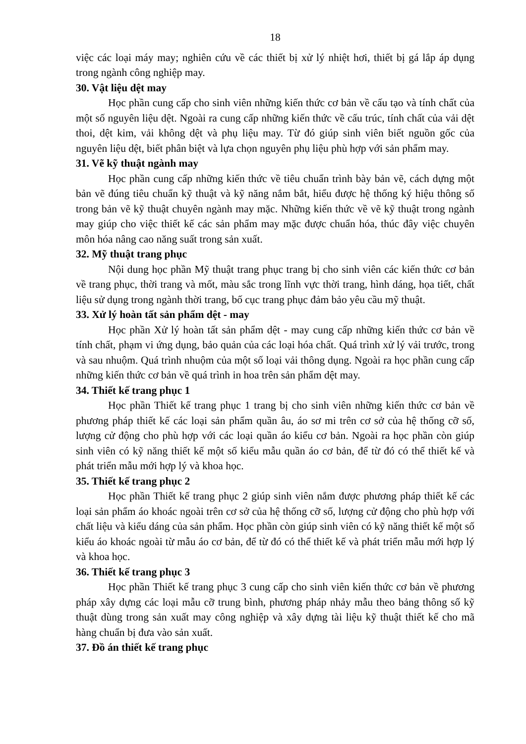18
việc các loại máy may; nghiên cứu về các thiết bị xử lý nhiệt hơi, thiết bị gá lắp áp dụng trong ngành công nghiệp may.
30. Vật liệu dệt may
Học phần cung cấp cho sinh viên những kiến thức cơ bản về cấu tạo và tính chất của một số nguyên liệu dệt. Ngoài ra cung cấp những kiến thức về cấu trúc, tính chất của vải dệt thoi, dệt kim, vải không dệt và phụ liệu may. Từ đó giúp sinh viên biết nguồn gốc của nguyên liệu dệt, biết phân biệt và lựa chọn nguyên phụ liệu phù hợp với sản phẩm may.
31. Vẽ kỹ thuật ngành may
Học phần cung cấp những kiến thức về tiêu chuẩn trình bày bản vẽ, cách dựng một bản vẽ đúng tiêu chuẩn kỹ thuật và kỹ năng nắm bắt, hiểu được hệ thống ký hiệu thông số trong bản vẽ kỹ thuật chuyên ngành may mặc. Những kiến thức về vẽ kỹ thuật trong ngành may giúp cho việc thiết kế các sản phẩm may mặc được chuẩn hóa, thúc đây việc chuyên môn hóa nâng cao năng suất trong sản xuất.
32. Mỹ thuật trang phục
Nội dung học phần Mỹ thuật trang phục trang bị cho sinh viên các kiến thức cơ bản về trang phục, thời trang và mốt, màu sắc trong lĩnh vực thời trang, hình dáng, họa tiết, chất liệu sử dụng trong ngành thời trang, bố cục trang phục đảm bảo yêu cầu mỹ thuật.
33. Xử lý hoàn tất sản phẩm dệt - may
Học phần Xử lý hoàn tất sản phẩm dệt - may cung cấp những kiến thức cơ bản về tính chất, phạm vi ứng dụng, bảo quản của các loại hóa chất. Quá trình xử lý vải trước, trong và sau nhuộm. Quá trình nhuộm của một số loại vải thông dụng. Ngoài ra học phần cung cấp những kiến thức cơ bản về quá trình in hoa trên sản phẩm dệt may.
34. Thiết kế trang phục 1
Học phần Thiết kế trang phục 1 trang bị cho sinh viên những kiến thức cơ bản về phương pháp thiết kế các loại sản phẩm quần âu, áo sơ mi trên cơ sở của hệ thống cỡ số, lượng cử động cho phù hợp với các loại quần áo kiểu cơ bản. Ngoài ra học phần còn giúp sinh viên có kỹ năng thiết kế một số kiểu mẫu quần áo cơ bản, để từ đó có thể thiết kế và phát triển mẫu mới hợp lý và khoa học.
35. Thiết kế trang phục 2
Học phần Thiết kế trang phục 2 giúp sinh viên nắm được phương pháp thiết kế các loại sản phẩm áo khoác ngoài trên cơ sở của hệ thống cỡ số, lượng cử động cho phù hợp với chất liệu và kiểu dáng của sản phẩm. Học phần còn giúp sinh viên có kỹ năng thiết kế một số kiểu áo khoác ngoài từ mẫu áo cơ bản, để từ đó có thể thiết kế và phát triển mẫu mới hợp lý và khoa học.
36. Thiết kế trang phục 3
Học phần Thiết kế trang phục 3 cung cấp cho sinh viên kiến thức cơ bản về phương pháp xây dựng các loại mẫu cỡ trung bình, phương pháp nhảy mẫu theo bảng thông số kỹ thuật dùng trong sản xuất may công nghiệp và xây dựng tài liệu kỹ thuật thiết kế cho mã hàng chuẩn bị đưa vào sản xuất.
37. Đồ án thiết kế trang phục